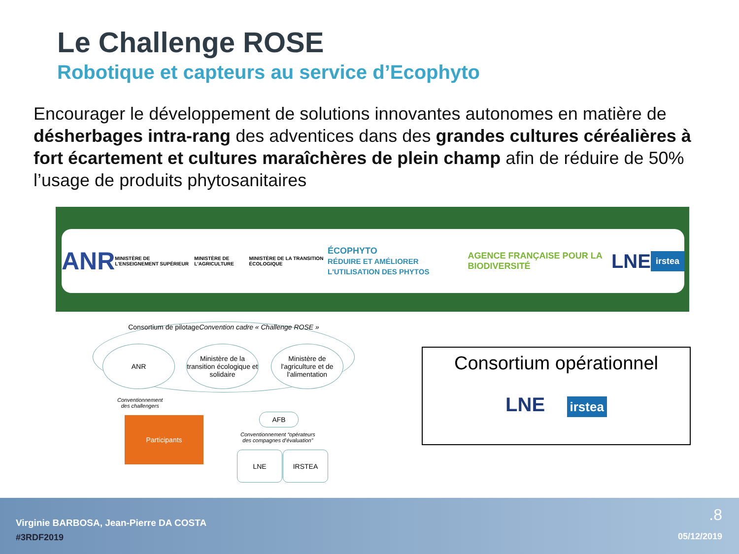Le Challenge ROSE
Robotique et capteurs au service d’Ecophyto
Encourager le développement de solutions innovantes autonomes en matière de désherbages intra-rang des adventices dans des grandes cultures céréalières à fort écartement et cultures maraîchères de plein champ afin de réduire de 50% l’usage de produits phytosanitaires
ANR MINISTÈRE DE L'ENSEIGNEMENT SUPÉRIEUR MINISTÈRE DE L'AGRICULTURE MINISTÈRE DE LA TRANSITION ÉCOLOGIQUE ÉCOPHYTO
RÉDUIRE ET AMÉLIORER L'UTILISATION DES PHYTOS AGENCE FRANÇAISE POUR LA BIODIVERSITÉ LNE irstea
Consortium de pilotage
Convention cadre « Challenge ROSE »
ANR
Ministère de la transition écologique et solidaire
Ministère de l'agriculture et de l'alimentation
Conventionnement
des challengers
Participants AFB
Conventionnement “opérateurs
des compagnes d’évaluation”
LNE IRSTEA
Consortium opérationnel
LNE irstea
Virginie BARBOSA, Jean-Pierre DA COSTA
#3RDF2019
.8
05/12/2019